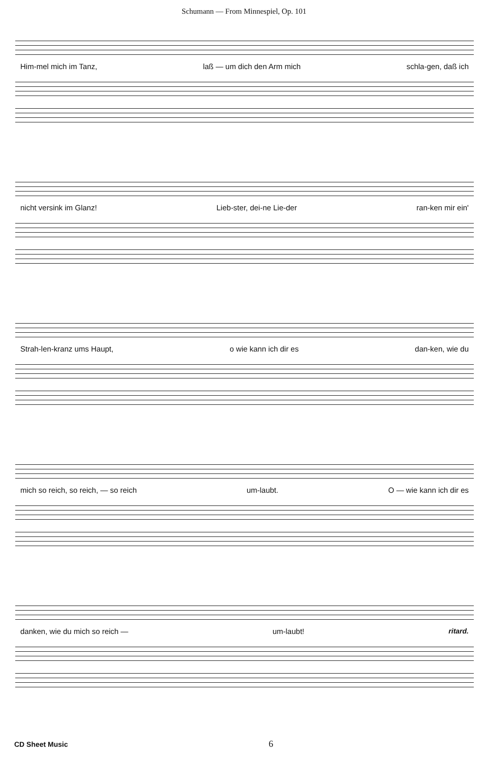Schumann — From Minnespiel, Op. 101
Him-mel mich im Tanz, laß — um dich den Arm mich schla-gen, daß ich
nicht versink im Glanz! Lieb-ster, dei-ne Lie-der ran-ken mir ein'
Strah-len-kranz ums Haupt, o wie kann ich dir es dan-ken, wie du
mich so reich, so reich, — so reich um-laubt. O — wie kann ich dir es
danken, wie du mich so reich — um-laubt! ritard.
CD Sheet Music 6